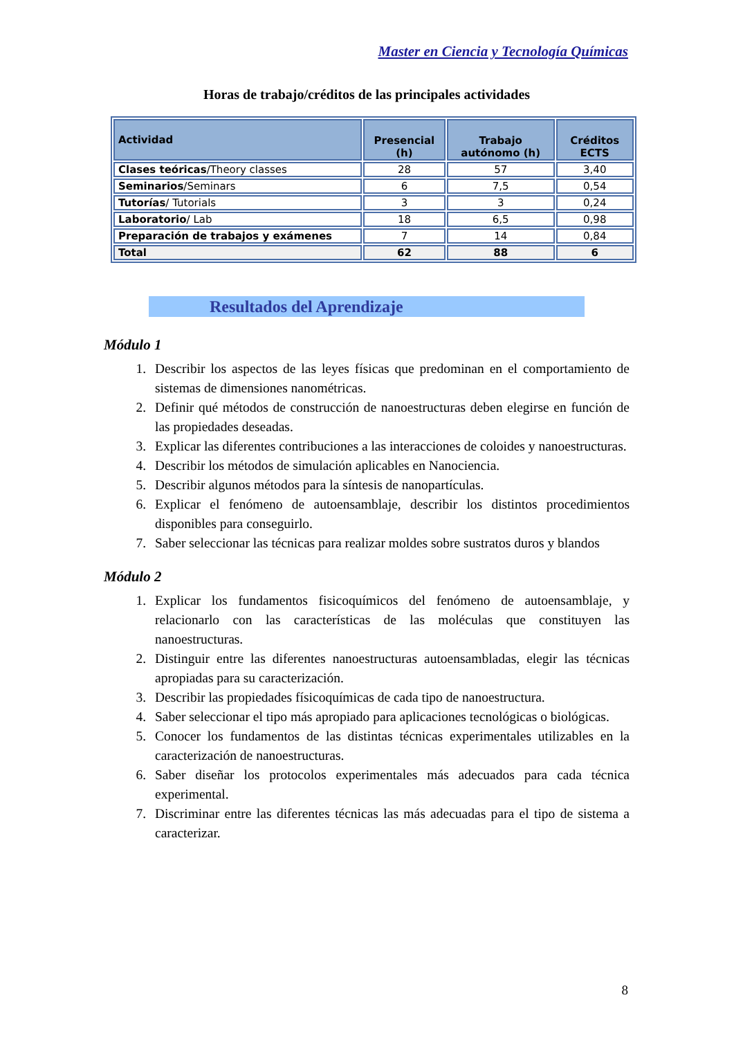Master en Ciencia y Tecnología Químicas
Horas de trabajo/créditos de las principales actividades
| Actividad | Presencial (h) | Trabajo autónomo (h) | Créditos ECTS |
| --- | --- | --- | --- |
| Clases teóricas /Theory classes | 28 | 57 | 3,40 |
| Seminarios /Seminars | 6 | 7,5 | 0,54 |
| Tutorías / Tutorials | 3 | 3 | 0,24 |
| Laboratorio / Lab | 18 | 6,5 | 0,98 |
| Preparación de trabajos y exámenes | 7 | 14 | 0,84 |
| Total | 62 | 88 | 6 |
Resultados del Aprendizaje
Módulo 1
1. Describir los aspectos de las leyes físicas que predominan en el comportamiento de sistemas de dimensiones nanométricas.
2. Definir qué métodos de construcción de nanoestructuras deben elegirse en función de las propiedades deseadas.
3. Explicar las diferentes contribuciones a las interacciones de coloides y nanoestructuras.
4. Describir los métodos de simulación aplicables en Nanociencia.
5. Describir algunos métodos para la síntesis de nanopartículas.
6. Explicar el fenómeno de autoensamblaje, describir los distintos procedimientos disponibles para conseguirlo.
7. Saber seleccionar las técnicas para realizar moldes sobre sustratos duros y blandos
Módulo 2
1. Explicar los fundamentos fisicoquímicos del fenómeno de autoensamblaje, y relacionarlo con las características de las moléculas que constituyen las nanoestructuras.
2. Distinguir entre las diferentes nanoestructuras autoensambladas, elegir las técnicas apropiadas para su caracterización.
3. Describir las propiedades físicoquímicas de cada tipo de nanoestructura.
4. Saber seleccionar el tipo más apropiado para aplicaciones tecnológicas o biológicas.
5. Conocer los fundamentos de las distintas técnicas experimentales utilizables en la caracterización de nanoestructuras.
6. Saber diseñar los protocolos experimentales más adecuados para cada técnica experimental.
7. Discriminar entre las diferentes técnicas las más adecuadas para el tipo de sistema a caracterizar.
8